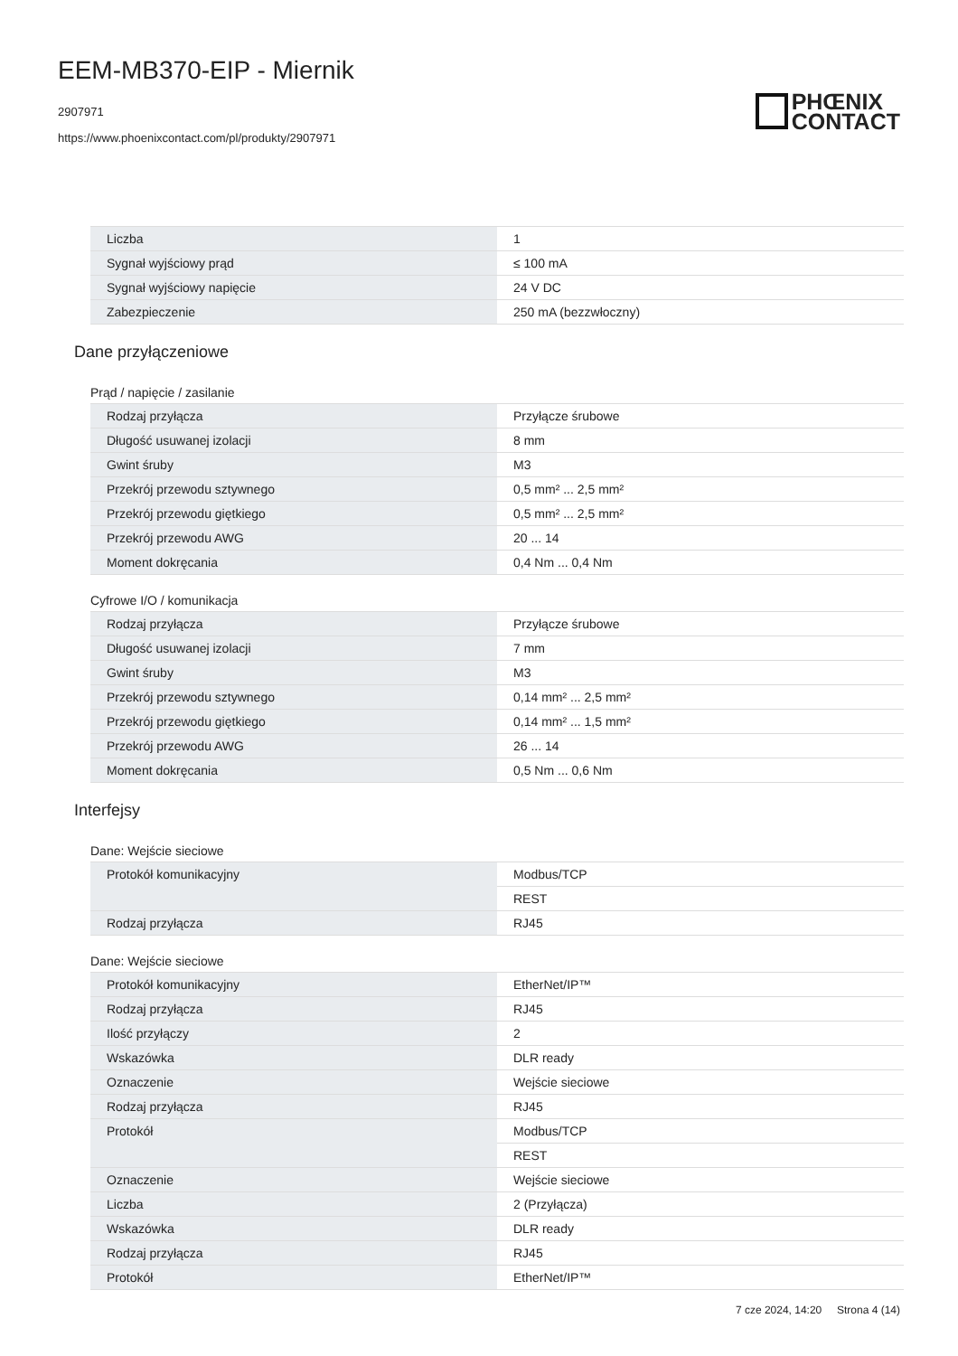EEM-MB370-EIP - Miernik
2907971
https://www.phoenixcontact.com/pl/produkty/2907971
PHŒNIX
CONTACT
| Liczba | 1 |
| Sygnał wyjściowy prąd | ≤ 100 mA |
| Sygnał wyjściowy napięcie | 24 V DC |
| Zabezpieczenie | 250 mA (bezzwłoczny) |
Dane przyłączeniowe
Prąd / napięcie / zasilanie
| Rodzaj przyłącza | Przyłącze śrubowe |
| Długość usuwanej izolacji | 8 mm |
| Gwint śruby | M3 |
| Przekrój przewodu sztywnego | 0,5 mm² ... 2,5 mm² |
| Przekrój przewodu giętkiego | 0,5 mm² ... 2,5 mm² |
| Przekrój przewodu AWG | 20 ... 14 |
| Moment dokręcania | 0,4 Nm ... 0,4 Nm |
Cyfrowe I/O / komunikacja
| Rodzaj przyłącza | Przyłącze śrubowe |
| Długość usuwanej izolacji | 7 mm |
| Gwint śruby | M3 |
| Przekrój przewodu sztywnego | 0,14 mm² ... 2,5 mm² |
| Przekrój przewodu giętkiego | 0,14 mm² ... 1,5 mm² |
| Przekrój przewodu AWG | 26 ... 14 |
| Moment dokręcania | 0,5 Nm ... 0,6 Nm |
Interfejsy
Dane: Wejście sieciowe
| Protokół komunikacyjny | Modbus/TCP |
| | REST |
| Rodzaj przyłącza | RJ45 |
Dane: Wejście sieciowe
| Protokół komunikacyjny | EtherNet/IP™ |
| Rodzaj przyłącza | RJ45 |
| Ilość przyłączy | 2 |
| Wskazówka | DLR ready |
| Oznaczenie | Wejście sieciowe |
| Rodzaj przyłącza | RJ45 |
| Protokół | Modbus/TCP |
| | REST |
| Oznaczenie | Wejście sieciowe |
| Liczba | 2 (Przyłącza) |
| Wskazówka | DLR ready |
| Rodzaj przyłącza | RJ45 |
| Protokół | EtherNet/IP™ |
7 cze 2024, 14:20 Strona 4 (14)